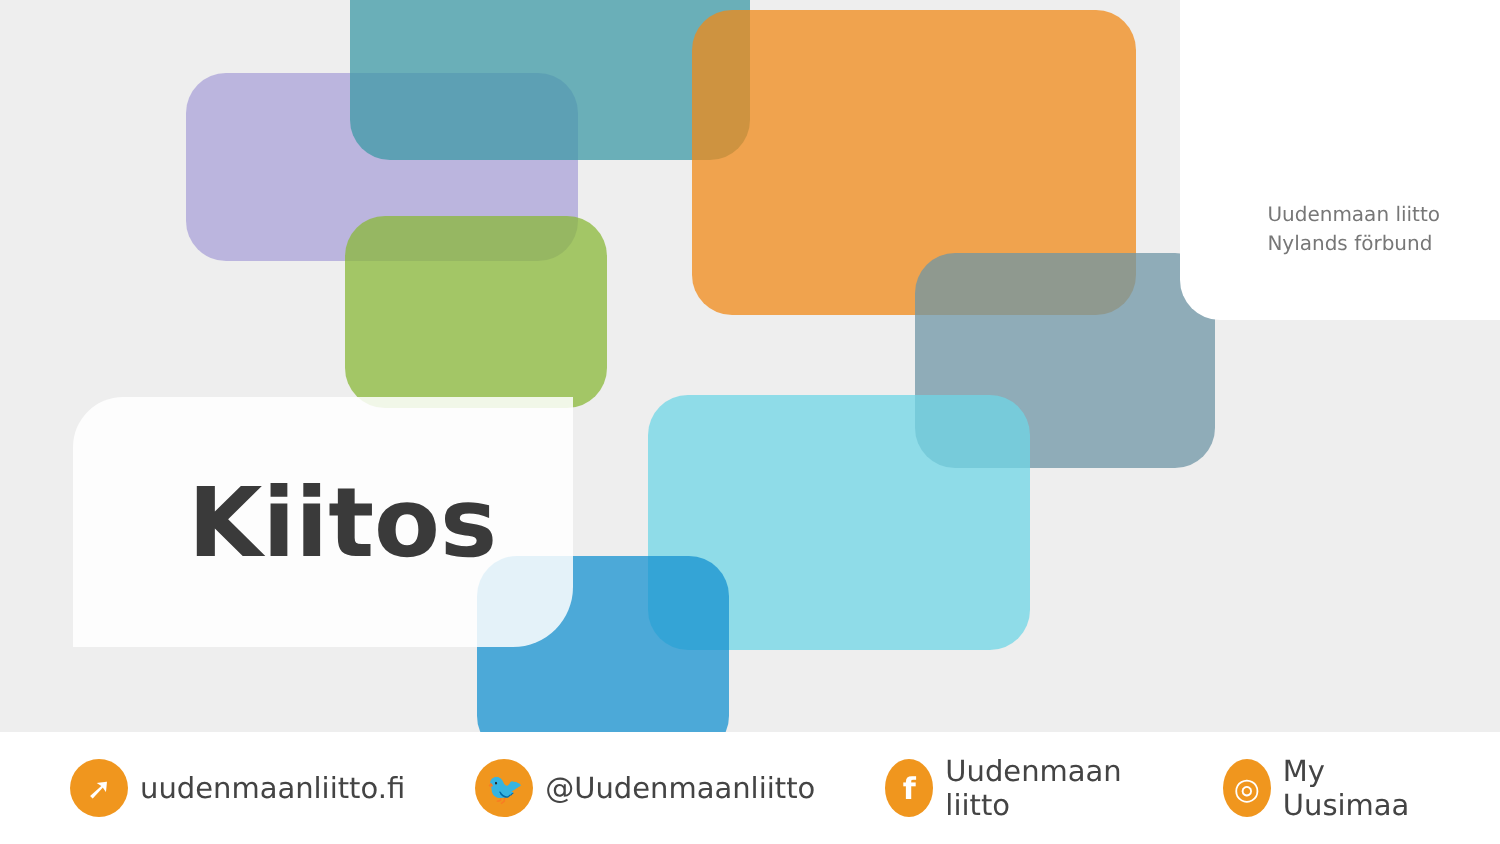Uudenmaan liitto
Nylands förbund
Kiitos
➚ uudenmaanliitto.fi
🐦 @Uudenmaanliitto
f Uudenmaan liitto
◎ My Uusimaa